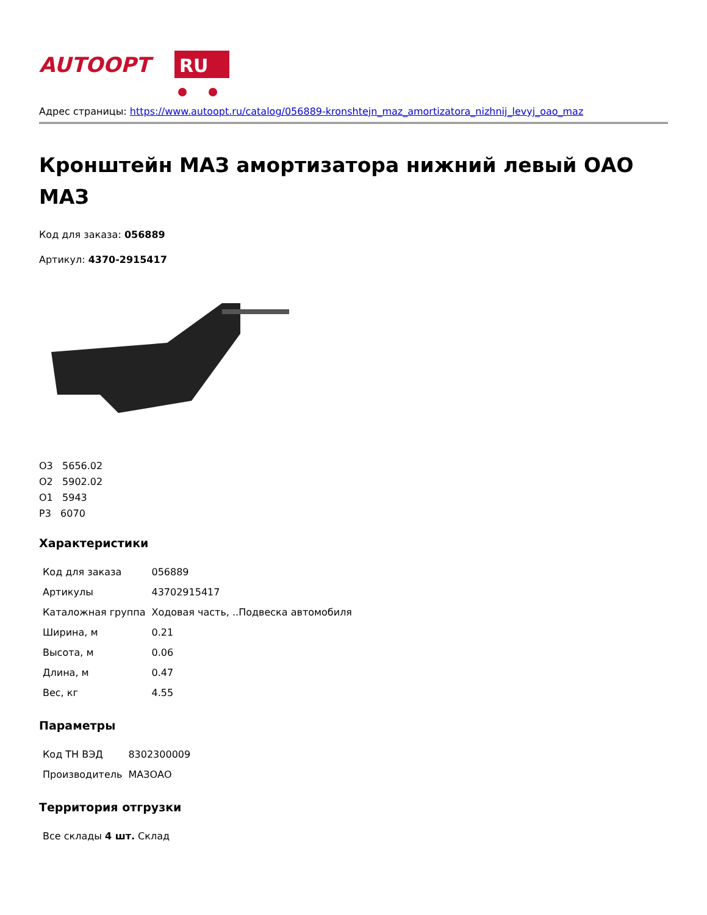AUTOOPT
RU
Адрес страницы: https://www.autoopt.ru/catalog/056889-kronshtejn_maz_amortizatora_nizhnij_levyj_oao_maz
Кронштейн МАЗ амортизатора нижний левый ОАО МАЗ
Код для заказа: 056889
Артикул: 4370-2915417
О3 5656.02
О2 5902.02
О1 5943
Р3 6070
Характеристики
| Код для заказа | 056889 |
| Артикулы | 43702915417 |
| Каталожная группа | Ходовая часть, ..Подвеска автомобиля |
| Ширина, м | 0.21 |
| Высота, м | 0.06 |
| Длина, м | 0.47 |
| Вес, кг | 4.55 |
Параметры
| Код ТН ВЭД | 8302300009 |
| Производитель | МАЗОАО |
Территория отгрузки
| Все склады 4 шт. Склад |